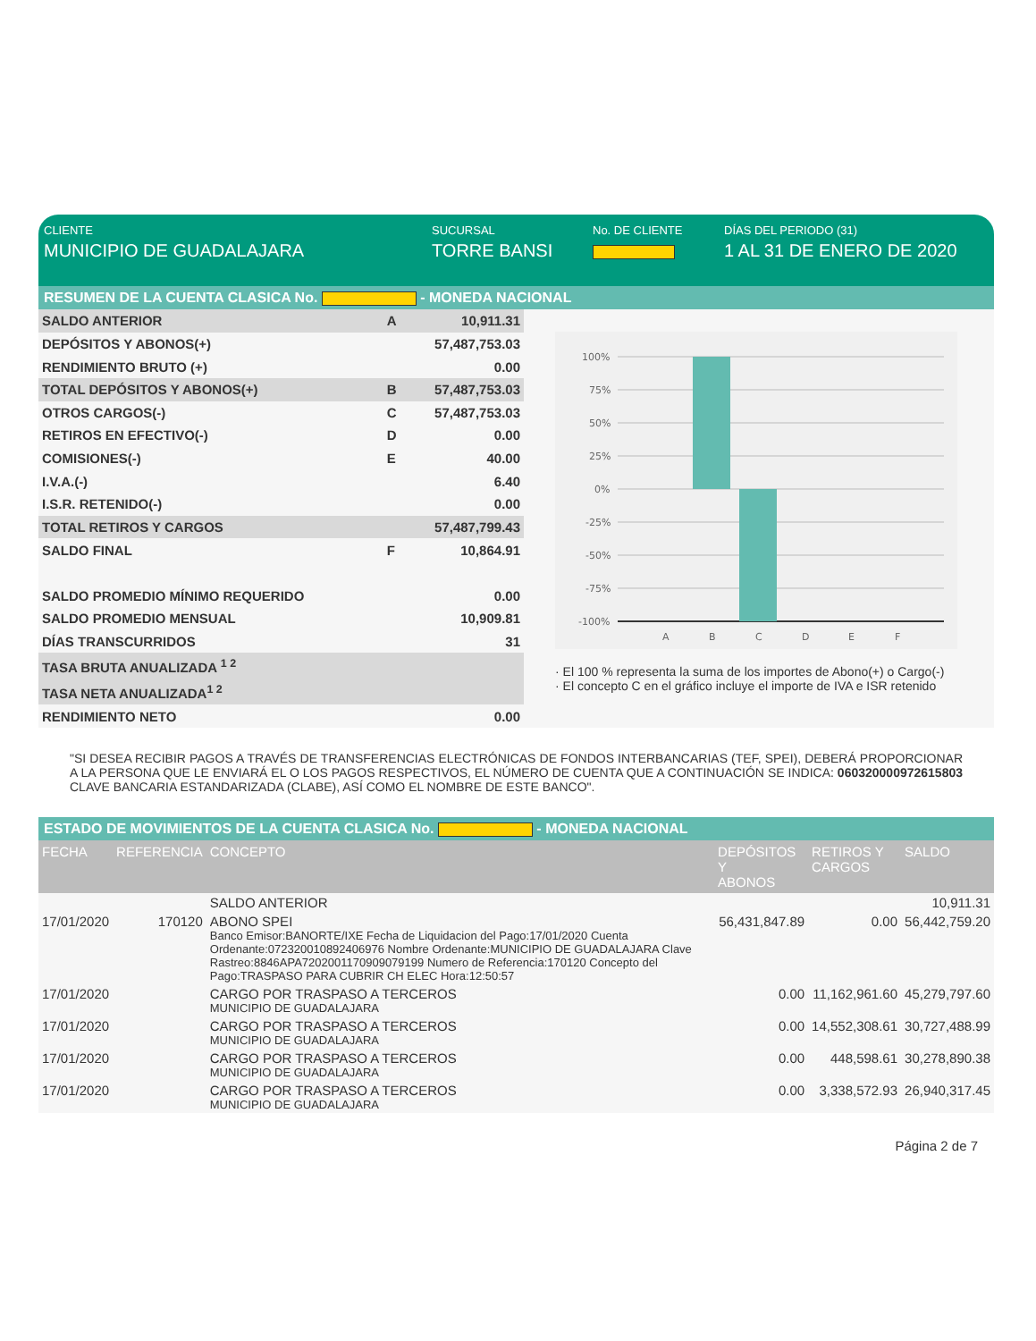CLIENTE
MUNICIPIO DE GUADALAJARA
SUCURSAL
TORRE BANSI
No. DE CLIENTE DÍAS DEL PERIODO (31)
1 AL 31 DE ENERO DE 2020
RESUMEN DE LA CUENTA CLASICA No. - MONEDA NACIONAL
| SALDO ANTERIOR | A | 10,911.31 |
| DEPÓSITOS Y ABONOS(+) | | 57,487,753.03 |
| RENDIMIENTO BRUTO (+) | | 0.00 |
| TOTAL DEPÓSITOS Y ABONOS(+) | B | 57,487,753.03 |
| OTROS CARGOS(-) | C | 57,487,753.03 |
| RETIROS EN EFECTIVO(-) | D | 0.00 |
| COMISIONES(-) | E | 40.00 |
| I.V.A.(-) | | 6.40 |
| I.S.R. RETENIDO(-) | | 0.00 |
| TOTAL RETIROS Y CARGOS | | 57,487,799.43 |
| SALDO FINAL | F | 10,864.91 |
| SALDO PROMEDIO MÍNIMO REQUERIDO | | 0.00 |
| SALDO PROMEDIO MENSUAL | | 10,909.81 |
| DÍAS TRANSCURRIDOS | | 31 |
| TASA BRUTA ANUALIZADA <sup>1 2</sup> | | |
| TASA NETA ANUALIZADA<sup>1 2</sup> | | |
| RENDIMIENTO NETO | | 0.00 |
100%
75%
50%
25%
0%
-25%
-50%
-75%
-100%
A
B
C
D
E
F
· El 100 % representa la suma de los importes de Abono(+) o Cargo(-)
· El concepto C en el gráfico incluye el importe de IVA e ISR retenido
"SI DESEA RECIBIR PAGOS A TRAVÉS DE TRANSFERENCIAS ELECTRÓNICAS DE FONDOS INTERBANCARIAS (TEF, SPEI), DEBERÁ PROPORCIONAR A LA PERSONA QUE LE ENVIARÁ EL O LOS PAGOS RESPECTIVOS, EL NÚMERO DE CUENTA QUE A CONTINUACIÓN SE INDICA: 060320000972615803 CLAVE BANCARIA ESTANDARIZADA (CLABE), ASÍ COMO EL NOMBRE DE ESTE BANCO".
ESTADO DE MOVIMIENTOS DE LA CUENTA CLASICA No. - MONEDA NACIONAL
| FECHA | REFERENCIA | CONCEPTO | DEPÓSITOS Y ABONOS | RETIROS Y CARGOS | SALDO |
| --- | --- | --- | --- | --- | --- |
| | | SALDO ANTERIOR | | | 10,911.31 |
| 17/01/2020 | 170120 | ABONO SPEI Banco Emisor:BANORTE/IXE Fecha de Liquidacion del Pago:17/01/2020 Cuenta Ordenante:072320010892406976 Nombre Ordenante:MUNICIPIO DE GUADALAJARA Clave Rastreo:8846APA72020011709090791​99 Numero de Referencia:170120 Concepto del Pago:TRASPASO PARA CUBRIR CH ELEC Hora:12:50:57 | 56,431,847.89 | 0.00 | 56,442,759.20 |
| 17/01/2020 | | CARGO POR TRASPASO A TERCEROS MUNICIPIO DE GUADALAJARA | 0.00 | 11,162,961.60 | 45,279,797.60 |
| 17/01/2020 | | CARGO POR TRASPASO A TERCEROS MUNICIPIO DE GUADALAJARA | 0.00 | 14,552,308.61 | 30,727,488.99 |
| 17/01/2020 | | CARGO POR TRASPASO A TERCEROS MUNICIPIO DE GUADALAJARA | 0.00 | 448,598.61 | 30,278,890.38 |
| 17/01/2020 | | CARGO POR TRASPASO A TERCEROS MUNICIPIO DE GUADALAJARA | 0.00 | 3,338,572.93 | 26,940,317.45 |
Página 2 de 7